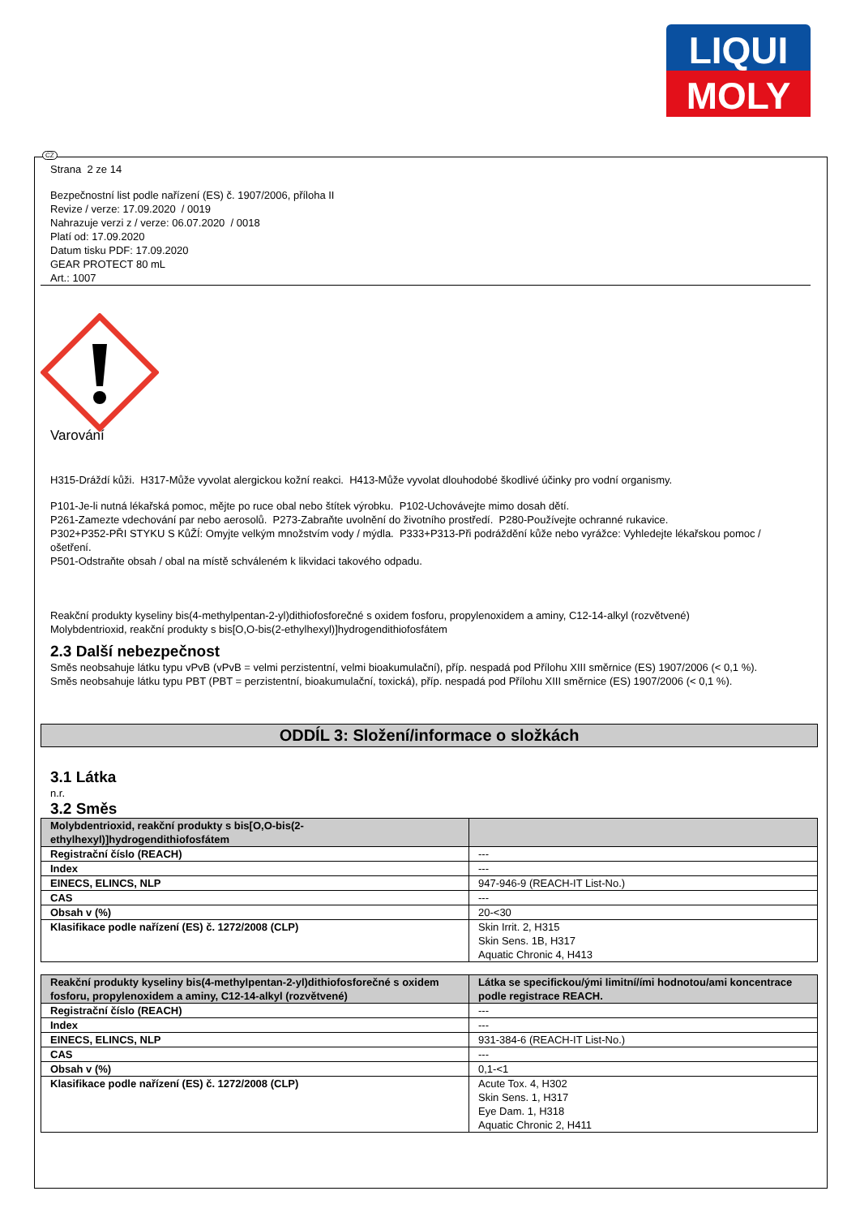LIQUI
MOLY
CZ
Strana 2 ze 14
Bezpečnostní list podle nařízení (ES) č. 1907/2006, příloha II
Revize / verze: 17.09.2020 / 0019
Nahrazuje verzi z / verze: 06.07.2020 / 0018
Platí od: 17.09.2020
Datum tisku PDF: 17.09.2020
GEAR PROTECT 80 mL
Art.: 1007
Varování
H315-Dráždí kůži. H317-Může vyvolat alergickou kožní reakci. H413-Může vyvolat dlouhodobé škodlivé účinky pro vodní organismy.
P101-Je-li nutná lékařská pomoc, mějte po ruce obal nebo štítek výrobku. P102-Uchovávejte mimo dosah dětí.
P261-Zamezte vdechování par nebo aerosolů. P273-Zabraňte uvolnění do životního prostředí. P280-Používejte ochranné rukavice.
P302+P352-PŘI STYKU S KůŽÍ: Omyjte velkým množstvím vody / mýdla. P333+P313-Při podráždění kůže nebo vyrážce: Vyhledejte lékařskou pomoc / ošetření.
P501-Odstraňte obsah / obal na místě schváleném k likvidaci takového odpadu.
Reakční produkty kyseliny bis(4-methylpentan-2-yl)dithiofosforečné s oxidem fosforu, propylenoxidem a aminy, C12-14-alkyl (rozvětvené)
Molybdentrioxid, reakční produkty s bis[O,O-bis(2-ethylhexyl)]hydrogendithiofosfátem
2.3 Další nebezpečnost
Směs neobsahuje látku typu vPvB (vPvB = velmi perzistentní, velmi bioakumulační), příp. nespadá pod Přílohu XIII směrnice (ES) 1907/2006 (< 0,1 %).
Směs neobsahuje látku typu PBT (PBT = perzistentní, bioakumulační, toxická), příp. nespadá pod Přílohu XIII směrnice (ES) 1907/2006 (< 0,1 %).
ODDÍL 3: Složení/informace o složkách
3.1 Látka
n.r.
3.2 Směs
| Molybdentrioxid, reakční produkty s bis[O,O-bis(2-ethylhexyl)]hydrogendithiofosfátem | |
| --- | --- |
| Registrační číslo (REACH) | --- |
| Index | --- |
| EINECS, ELINCS, NLP | 947-946-9 (REACH-IT List-No.) |
| CAS | --- |
| Obsah v (%) | 20-<30 |
| Klasifikace podle nařízení (ES) č. 1272/2008 (CLP) | Skin Irrit. 2, H315 Skin Sens. 1B, H317 Aquatic Chronic 4, H413 |
| Reakční produkty kyseliny bis(4-methylpentan-2-yl)dithiofosforečné s oxidem fosforu, propylenoxidem a aminy, C12-14-alkyl (rozvětvené) | Látka se specifickou/ými limitní/ími hodnotou/ami koncentrace podle registrace REACH. |
| --- | --- |
| Registrační číslo (REACH) | --- |
| Index | --- |
| EINECS, ELINCS, NLP | 931-384-6 (REACH-IT List-No.) |
| CAS | --- |
| Obsah v (%) | 0,1-<1 |
| Klasifikace podle nařízení (ES) č. 1272/2008 (CLP) | Acute Tox. 4, H302 Skin Sens. 1, H317 Eye Dam. 1, H318 Aquatic Chronic 2, H411 |